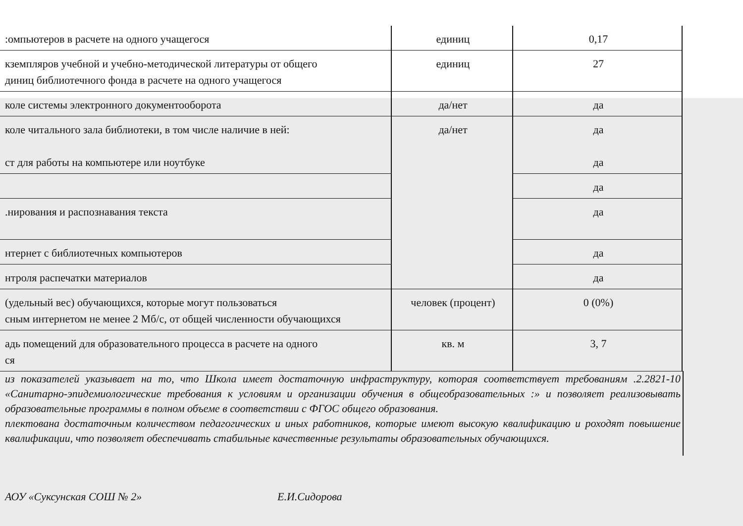| :омпьютеров в расчете на одного учащегося | единиц | 0,17 |
| кземпляров учебной и учебно-методической литературы от общего диниц библиотечного фонда в расчете на одного учащегося | единиц | 27 |
| коле системы электронного документооборота | да/нет | да |
| коле читального зала библиотеки, в том числе наличие в ней: ст для работы на компьютере или ноутбуке | да/нет | да да |
| | | да |
| .нирования и распознавания текста | | да |
| нтернет с библиотечных компьютеров | | да |
| нтроля распечатки материалов | | да |
| (удельный вес) обучающихся, которые могут пользоваться сным интернетом не менее 2 Мб/с, от общей численности обучающихся | человек (процент) | 0 (0%) |
| адь помещений для образовательного процесса в расчете на одного ся | кв. м | 3, 7 |
из показателей указывает на то, что Школа имеет достаточную инфраструктуру, которая соответствует требованиям .2.2821-10 «Санитарно-эпидемиологические требования к условиям и организации обучения в общеобразовательных :» и позволяет реализовывать образовательные программы в полном объеме в соответствии с ФГОС общего образования.
плектована достаточным количеством педагогических и иных работников, которые имеют высокую квалификацию и роходят повышение квалификации, что позволяет обеспечивать стабильные качественные результаты образовательных обучающихся.
АОУ «Суксунская СОШ № 2» Е.И.Сидорова